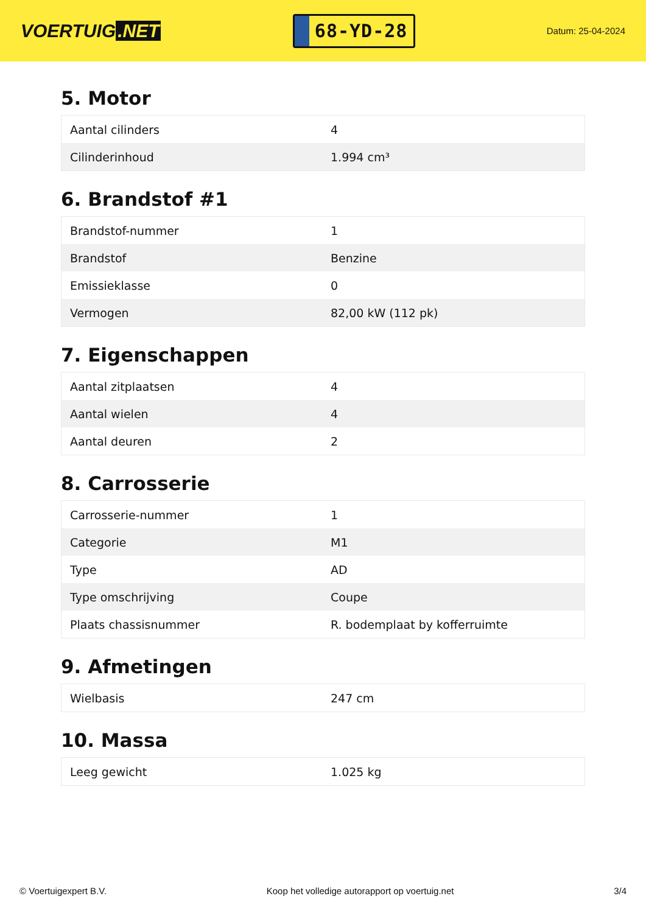VOERTUIG.NET
68-YD-28
Datum: 25-04-2024
5. Motor
| Aantal cilinders | 4 |
| Cilinderinhoud | 1.994 cm³ |
6. Brandstof #1
| Brandstof-nummer | 1 |
| Brandstof | Benzine |
| Emissieklasse | 0 |
| Vermogen | 82,00 kW (112 pk) |
7. Eigenschappen
| Aantal zitplaatsen | 4 |
| Aantal wielen | 4 |
| Aantal deuren | 2 |
8. Carrosserie
| Carrosserie-nummer | 1 |
| Categorie | M1 |
| Type | AD |
| Type omschrijving | Coupe |
| Plaats chassisnummer | R. bodemplaat by kofferruimte |
9. Afmetingen
| Wielbasis | 247 cm |
10. Massa
| Leeg gewicht | 1.025 kg |
© Voertuigexpert B.V. Koop het volledige autorapport op voertuig.net 3/4